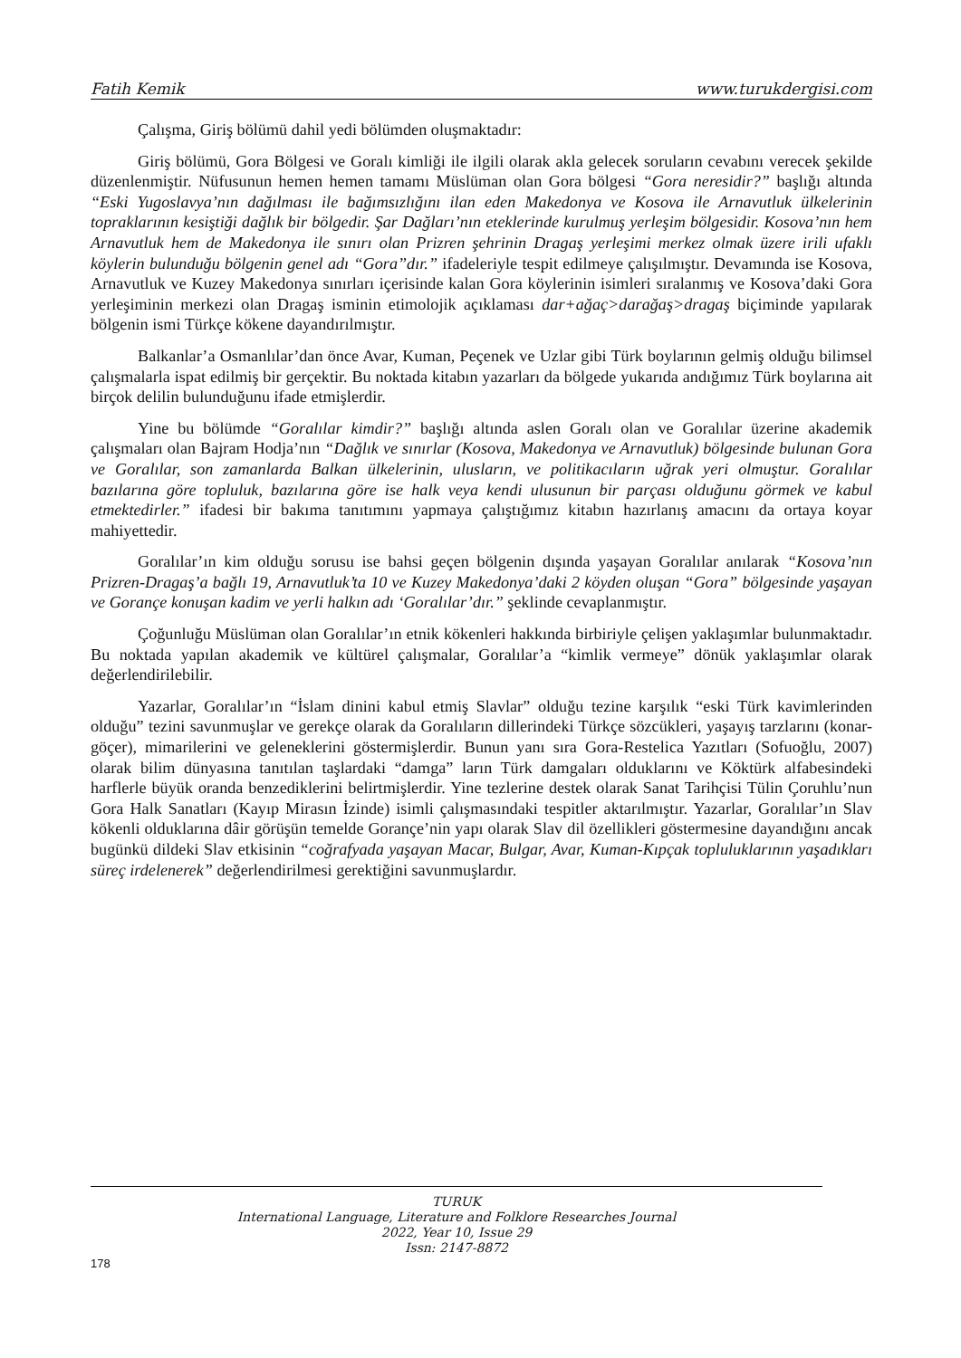Fatih Kemik www.turukdergisi.com
Çalışma, Giriş bölümü dahil yedi bölümden oluşmaktadır:
Giriş bölümü, Gora Bölgesi ve Goralı kimliği ile ilgili olarak akla gelecek soruların cevabını verecek şekilde düzenlenmiştir. Nüfusunun hemen hemen tamamı Müslüman olan Gora bölgesi “Gora neresidir?” başlığı altında “Eski Yugoslavya’nın dağılması ile bağımsızlığını ilan eden Makedonya ve Kosova ile Arnavutluk ülkelerinin topraklarının kesiştiği dağlık bir bölgedir. Şar Dağları’nın eteklerinde kurulmuş yerleşim bölgesidir. Kosova’nın hem Arnavutluk hem de Makedonya ile sınırı olan Prizren şehrinin Dragaş yerleşimi merkez olmak üzere irili ufaklı köylerin bulunduğu bölgenin genel adı “Gora”dır.” ifadeleriyle tespit edilmeye çalışılmıştır. Devamında ise Kosova, Arnavutluk ve Kuzey Makedonya sınırları içerisinde kalan Gora köylerinin isimleri sıralanmış ve Kosova’daki Gora yerleşiminin merkezi olan Dragaş isminin etimolojik açıklaması dar+ağaç>darağaş>dragaş biçiminde yapılarak bölgenin ismi Türkçe kökene dayandırılmıştır.
Balkanlar’a Osmanlılar’dan önce Avar, Kuman, Peçenek ve Uzlar gibi Türk boylarının gelmiş olduğu bilimsel çalışmalarla ispat edilmiş bir gerçektir. Bu noktada kitabın yazarları da bölgede yukarıda andığımız Türk boylarına ait birçok delilin bulunduğunu ifade etmişlerdir.
Yine bu bölümde “Goralılar kimdir?” başlığı altında aslen Goralı olan ve Goralılar üzerine akademik çalışmaları olan Bajram Hodja’nın “Dağlık ve sınırlar (Kosova, Makedonya ve Arnavutluk) bölgesinde bulunan Gora ve Goralılar, son zamanlarda Balkan ülkelerinin, ulusların, ve politikacıların uğrak yeri olmuştur. Goralılar bazılarına göre topluluk, bazılarına göre ise halk veya kendi ulusunun bir parçası olduğunu görmek ve kabul etmektedirler.” ifadesi bir bakıma tanıtımını yapmaya çalıştığımız kitabın hazırlanış amacını da ortaya koyar mahiyettedir.
Goralılar’ın kim olduğu sorusu ise bahsi geçen bölgenin dışında yaşayan Goralılar anılarak “Kosova’nın Prizren-Dragaş’a bağlı 19, Arnavutluk’ta 10 ve Kuzey Makedonya’daki 2 köyden oluşan “Gora” bölgesinde yaşayan ve Gorançe konuşan kadim ve yerli halkın adı ‘Goralılar’dır.” şeklinde cevaplanmıştır.
Çoğunluğu Müslüman olan Goralılar’ın etnik kökenleri hakkında birbiriyle çelişen yaklaşımlar bulunmaktadır. Bu noktada yapılan akademik ve kültürel çalışmalar, Goralılar’a “kimlik vermeye” dönük yaklaşımlar olarak değerlendirilebilir.
Yazarlar, Goralılar’ın “İslam dinini kabul etmiş Slavlar” olduğu tezine karşılık “eski Türk kavimlerinden olduğu” tezini savunmuşlar ve gerekçe olarak da Goralıların dillerindeki Türkçe sözcükleri, yaşayış tarzlarını (konar-göçer), mimarilerini ve geleneklerini göstermişlerdir. Bunun yanı sıra Gora-Restelica Yazıtları (Sofuoğlu, 2007) olarak bilim dünyasına tanıtılan taşlardaki “damga” ların Türk damgaları olduklarını ve Köktürk alfabesindeki harflerle büyük oranda benzediklerini belirtmişlerdir. Yine tezlerine destek olarak Sanat Tarihçisi Tülin Çoruhlu’nun Gora Halk Sanatları (Kayıp Mirasın İzinde) isimli çalışmasındaki tespitler aktarılmıştır. Yazarlar, Goralılar’ın Slav kökenli olduklarına dâir görüşün temelde Gorançe’nin yapı olarak Slav dil özellikleri göstermesine dayandığını ancak bugünkü dildeki Slav etkisinin “coğrafyada yaşayan Macar, Bulgar, Avar, Kuman-Kıpçak topluluklarının yaşadıkları süreç irdelenerek” değerlendirilmesi gerektiğini savunmuşlardır.
TURUK
International Language, Literature and Folklore Researches Journal
2022, Year 10, Issue 29
Issn: 2147-8872
178